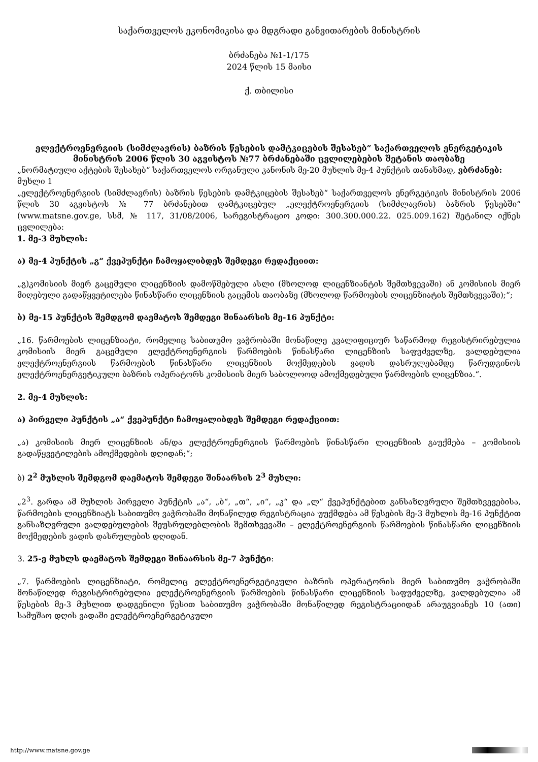საქართველოს ეკონომიკისა და მდგრადი განვითარების მინისტრის
ბრძანება №1-1/175
2024 წლის 15 მაისი
ქ. თბილისი
ელექტროენერგიის (სიმძლავრის) ბაზრის წესების დამტკიცების შესახებ“ საქართველოს ენერგეტიკის მინისტრის 2006 წლის 30 აგვისტოს №77 ბრძანებაში ცვლილებების შეტანის თაობაზე
„ნორმატიული აქტების შესახებ“ საქართველოს ორგანული კანონის მე-20 მუხლის მე-4 პუნქტის თანახმად, ვბრძანებ:
მუხლი 1
„ელექტროენერგიის (სიმძლავრის) ბაზრის წესების დამტკიცების შესახებ“ საქართველოს ენერგეტიკის მინისტრის 2006 წლის 30 აგვისტოს № 77 ბრძანებით დამტკიცებულ „ელექტროენერგიის (სიმძლავრის) ბაზრის წესებში“ (www.matsne.gov.ge, სსმ, № 117, 31/08/2006, სარეგისტრაციო კოდი: 300.300.000.22. 025.009.162) შეტანილ იქნეს ცვლილება:
1. მე-3 მუხლის:
ა) მე-4 პუნქტის „გ“ ქვეპუნქტი ჩამოყალიბდეს შემდეგი რედაქციით:
„გ)კომისიის მიერ გაცემული ლიცენზიის დამოწმებული ასლი (მხოლოდ ლიცენზიანტის შემთხვევაში) ან კომისიის მიერ მიღებული გადაწყვეტილება წინასწარი ლიცენზიის გაცემის თაობაზე (მხოლოდ წარმოების ლიცენზიატის შემთხვევაში);“;
ბ) მე-15 პუნქტის შემდგომ დაემატოს შემდეგი შინაარსის მე-16 პუნქტი:
„16. წარმოების ლიცენზიატი, რომელიც საბითუმო ვაჭრობაში მონაწილე კვალიფიციურ საწარმოდ რეგისტრირებულია კომისიის მიერ გაცემული ელექტროენერგიის წარმოების წინასწარი ლიცენზიის საფუძველზე, ვალდებულია ელექტროენერგიის წარმოების წინასწარი ლიცენზიის მოქმედების ვადის დასრულებამდე წარუდგინოს ელექტროენერგეტიკული ბაზრის ოპერატორს კომისიის მიერ საბოლოოდ ამოქმედებული წარმოების ლიცენზია.“.
2. მე-4 მუხლის:
ა) პირველი პუნქტის „ა“ ქვეპუნქტი ჩამოყალიბდეს შემდეგი რედაქციით:
„ა) კომისიის მიერ ლიცენზიის ან/და ელექტროენერგიის წარმოების წინასწარი ლიცენზიის გაუქმება – კომისიის გადაწყვეტილების ამოქმედების დღიდან;“;
ბ) 2<sup>2</sup> მუხლის შემდგომ დაემატოს შემდეგი შინაარსის 2<sup>3</sup> მუხლი:
„2<sup>3</sup>. გარდა ამ მუხლის პირველი პუნქტის „ა“, „ბ“, „თ“, „ი“, „კ“ და „ლ“ ქვეპუნქტებით განსაზღვრული შემთხვევებისა, წარმოების ლიცენზიატს საბითუმო ვაჭრობაში მონაწილედ რეგისტრაცია უუქმდება ამ წესების მე-3 მუხლის მე-16 პუნქტით განსაზღვრული ვალდებულების შეუსრულებლობის შემთხვევაში – ელექტროენერგიის წარმოების წინასწარი ლიცენზიის მოქმედების ვადის დასრულების დღიდან.
3. 25-ე მუხლს დაემატოს შემდეგი შინაარსის მე-7 პუნქტი:
„7. წარმოების ლიცენზიატი, რომელიც ელექტროენერგეტიკული ბაზრის ოპერატორის მიერ საბითუმო ვაჭრობაში მონაწილედ რეგისტრირებულია ელექტროენერგიის წარმოების წინასწარი ლიცენზიის საფუძველზე, ვალდებულია ამ წესების მე-3 მუხლით დადგენილი წესით საბითუმო ვაჭრობაში მონაწილედ რეგისტრაციიდან არაუგვიანეს 10 (ათი) სამუშაო დღის ვადაში ელექტროენერგეტიკული
http://www.matsne.gov.ge